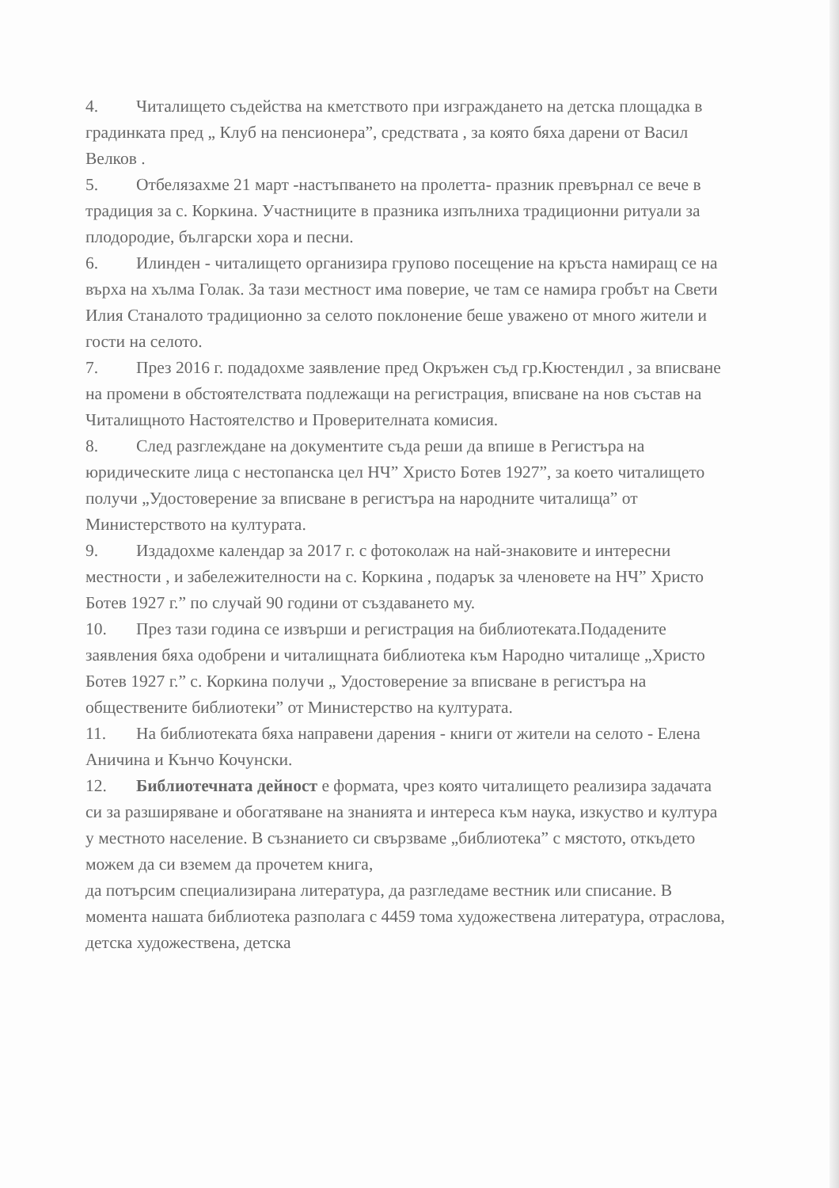4. Читалището съдейства на кметството при изграждането на детска площадка в градинката пред „ Клуб на пенсионера”, средствата , за която бяха дарени от Васил Велков .
5. Отбелязахме 21 март -настъпването на пролетта- празник превърнал се вече в традиция за с. Коркина. Участниците в празника изпълниха традиционни ритуали за плодородие, български хора и песни.
6. Илинден - читалището организира групово посещение на кръста намиращ се на върха на хълма Голак. За тази местност има поверие, че там се намира гробът на Свети Илия Станалото традиционно за селото поклонение беше уважено от много жители и гости на селото.
7. През 2016 г. подадохме заявление пред Окръжен съд гр.Кюстендил , за вписване на промени в обстоятелствата подлежащи на регистрация, вписване на нов състав на Читалищното Настоятелство и Проверителната комисия.
8. След разглеждане на документите съда реши да впише в Регистъра на юридическите лица с нестопанска цел НЧ” Христо Ботев 1927”, за което читалището получи „Удостоверение за вписване в регистъра на народните читалища” от Министерството на културата.
9. Издадохме календар за 2017 г. с фотоколаж на най-знаковите и интересни местности , и забележителности на с. Коркина , подарък за членовете на НЧ” Христо Ботев 1927 г.” по случай 90 години от създаването му.
10. През тази година се извърши и регистрация на библиотеката.Подадените заявления бяха одобрени и читалищната библиотека към Народно читалище „Христо Ботев 1927 г.” с. Коркина получи „ Удостоверение за вписване в регистъра на обществените библиотеки” от Министерство на културата.
11. На библиотеката бяха направени дарения - книги от жители на селото - Елена Аничина и Кънчо Кочунски.
12. Библиотечната дейност е формата, чрез която читалището реализира задачата си за разширяване и обогатяване на знанията и интереса към наука, изкуство и култура у местното население. В съзнанието си свързваме „библиотека” с мястото, откъдето можем да си вземем да прочетем книга,
да потърсим специализирана литература, да разгледаме вестник или списание. В момента нашата библиотека разполага с 4459 тома художествена литература, отраслова, детска художествена, детска